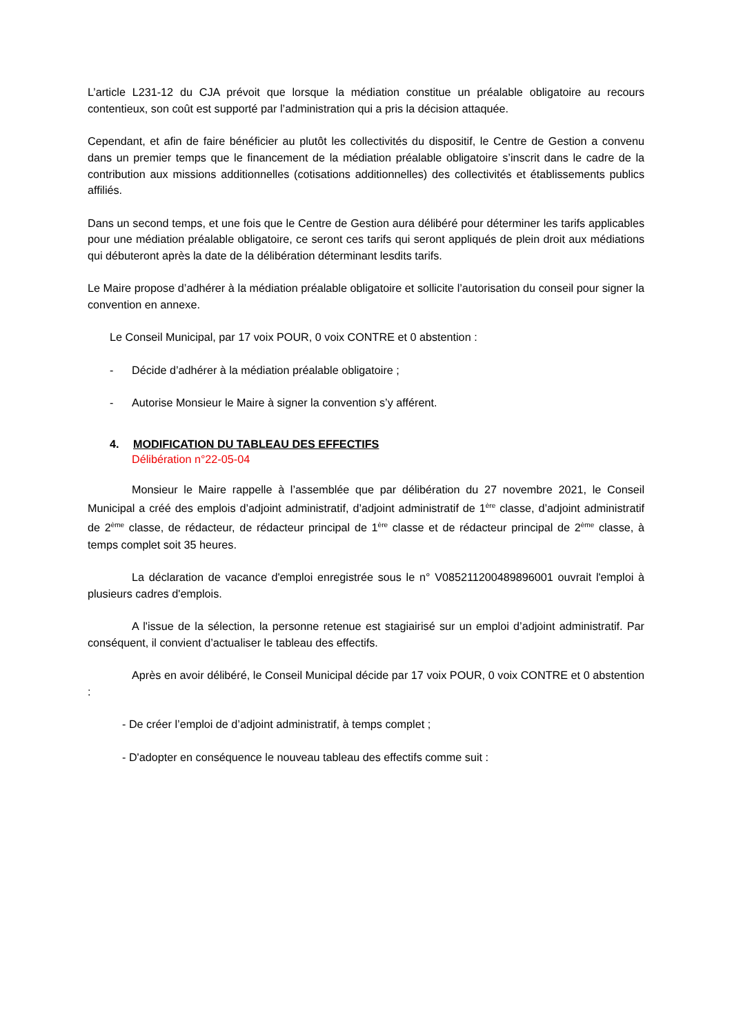L’article L231-12 du CJA prévoit que lorsque la médiation constitue un préalable obligatoire au recours contentieux, son coût est supporté par l’administration qui a pris la décision attaquée.
Cependant, et afin de faire bénéficier au plutôt les collectivités du dispositif, le Centre de Gestion a convenu dans un premier temps que le financement de la médiation préalable obligatoire s’inscrit dans le cadre de la contribution aux missions additionnelles (cotisations additionnelles) des collectivités et établissements publics affiliés.
Dans un second temps, et une fois que le Centre de Gestion aura délibéré pour déterminer les tarifs applicables pour une médiation préalable obligatoire, ce seront ces tarifs qui seront appliqués de plein droit aux médiations qui débuteront après la date de la délibération déterminant lesdits tarifs.
Le Maire propose d’adhérer à la médiation préalable obligatoire et sollicite l’autorisation du conseil pour signer la convention en annexe.
Le Conseil Municipal, par 17 voix POUR, 0 voix CONTRE et 0 abstention :
- Décide d’adhérer à la médiation préalable obligatoire ;
- Autorise Monsieur le Maire à signer la convention s’y afférent.
4. MODIFICATION DU TABLEAU DES EFFECTIFS
Délibération n°22-05-04
Monsieur le Maire rappelle à l’assemblée que par délibération du 27 novembre 2021, le Conseil Municipal a créé des emplois d’adjoint administratif, d’adjoint administratif de 1<sup>ère</sup> classe, d’adjoint administratif de 2<sup>ème</sup> classe, de rédacteur, de rédacteur principal de 1<sup>ère</sup> classe et de rédacteur principal de 2<sup>ème</sup> classe, à temps complet soit 35 heures.
La déclaration de vacance d'emploi enregistrée sous le n° V085211200489896001 ouvrait l'emploi à plusieurs cadres d'emplois.
A l'issue de la sélection, la personne retenue est stagiairisé sur un emploi d’adjoint administratif. Par conséquent, il convient d’actualiser le tableau des effectifs.
Après en avoir délibéré, le Conseil Municipal décide par 17 voix POUR, 0 voix CONTRE et 0 abstention :
- De créer l’emploi de d’adjoint administratif, à temps complet ;
- D'adopter en conséquence le nouveau tableau des effectifs comme suit :